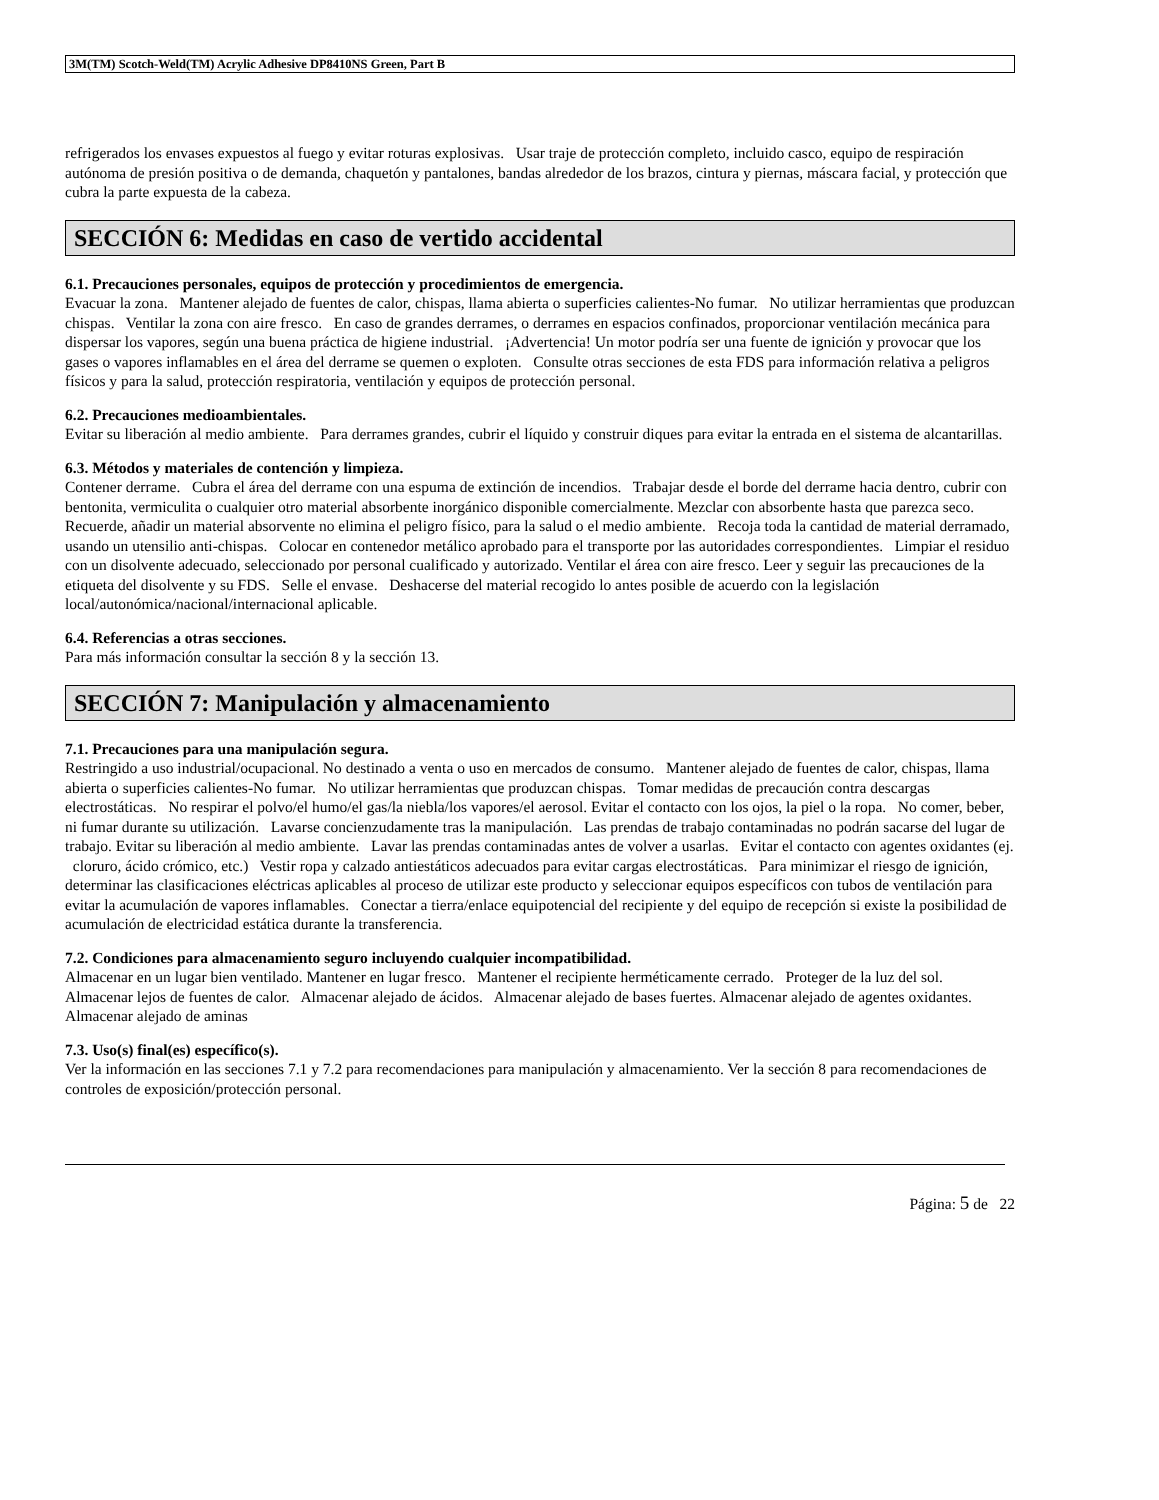3M(TM) Scotch-Weld(TM) Acrylic Adhesive DP8410NS Green, Part B
refrigerados los envases expuestos al fuego y evitar roturas explosivas. Usar traje de protección completo, incluido casco, equipo de respiración autónoma de presión positiva o de demanda, chaquetón y pantalones, bandas alrededor de los brazos, cintura y piernas, máscara facial, y protección que cubra la parte expuesta de la cabeza.
SECCIÓN 6: Medidas en caso de vertido accidental
6.1. Precauciones personales, equipos de protección y procedimientos de emergencia.
Evacuar la zona. Mantener alejado de fuentes de calor, chispas, llama abierta o superficies calientes-No fumar. No utilizar herramientas que produzcan chispas. Ventilar la zona con aire fresco. En caso de grandes derrames, o derrames en espacios confinados, proporcionar ventilación mecánica para dispersar los vapores, según una buena práctica de higiene industrial. ¡Advertencia! Un motor podría ser una fuente de ignición y provocar que los gases o vapores inflamables en el área del derrame se quemen o exploten. Consulte otras secciones de esta FDS para información relativa a peligros físicos y para la salud, protección respiratoria, ventilación y equipos de protección personal.
6.2. Precauciones medioambientales.
Evitar su liberación al medio ambiente. Para derrames grandes, cubrir el líquido y construir diques para evitar la entrada en el sistema de alcantarillas.
6.3. Métodos y materiales de contención y limpieza.
Contener derrame. Cubra el área del derrame con una espuma de extinción de incendios. Trabajar desde el borde del derrame hacia dentro, cubrir con bentonita, vermiculita o cualquier otro material absorbente inorgánico disponible comercialmente. Mezclar con absorbente hasta que parezca seco. Recuerde, añadir un material absorvente no elimina el peligro físico, para la salud o el medio ambiente. Recoja toda la cantidad de material derramado, usando un utensilio anti-chispas. Colocar en contenedor metálico aprobado para el transporte por las autoridades correspondientes. Limpiar el residuo con un disolvente adecuado, seleccionado por personal cualificado y autorizado. Ventilar el área con aire fresco. Leer y seguir las precauciones de la etiqueta del disolvente y su FDS. Selle el envase. Deshacerse del material recogido lo antes posible de acuerdo con la legislación local/autonómica/nacional/internacional aplicable.
6.4. Referencias a otras secciones.
Para más información consultar la sección 8 y la sección 13.
SECCIÓN 7: Manipulación y almacenamiento
7.1. Precauciones para una manipulación segura.
Restringido a uso industrial/ocupacional. No destinado a venta o uso en mercados de consumo. Mantener alejado de fuentes de calor, chispas, llama abierta o superficies calientes-No fumar. No utilizar herramientas que produzcan chispas. Tomar medidas de precaución contra descargas electrostáticas. No respirar el polvo/el humo/el gas/la niebla/los vapores/el aerosol. Evitar el contacto con los ojos, la piel o la ropa. No comer, beber, ni fumar durante su utilización. Lavarse concienzudamente tras la manipulación. Las prendas de trabajo contaminadas no podrán sacarse del lugar de trabajo. Evitar su liberación al medio ambiente. Lavar las prendas contaminadas antes de volver a usarlas. Evitar el contacto con agentes oxidantes (ej. cloruro, ácido crómico, etc.) Vestir ropa y calzado antiestáticos adecuados para evitar cargas electrostáticas. Para minimizar el riesgo de ignición, determinar las clasificaciones eléctricas aplicables al proceso de utilizar este producto y seleccionar equipos específicos con tubos de ventilación para evitar la acumulación de vapores inflamables. Conectar a tierra/enlace equipotencial del recipiente y del equipo de recepción si existe la posibilidad de acumulación de electricidad estática durante la transferencia.
7.2. Condiciones para almacenamiento seguro incluyendo cualquier incompatibilidad.
Almacenar en un lugar bien ventilado. Mantener en lugar fresco. Mantener el recipiente herméticamente cerrado. Proteger de la luz del sol. Almacenar lejos de fuentes de calor. Almacenar alejado de ácidos. Almacenar alejado de bases fuertes. Almacenar alejado de agentes oxidantes. Almacenar alejado de aminas
7.3. Uso(s) final(es) específico(s).
Ver la información en las secciones 7.1 y 7.2 para recomendaciones para manipulación y almacenamiento. Ver la sección 8 para recomendaciones de controles de exposición/protección personal.
Página: 5 de 22